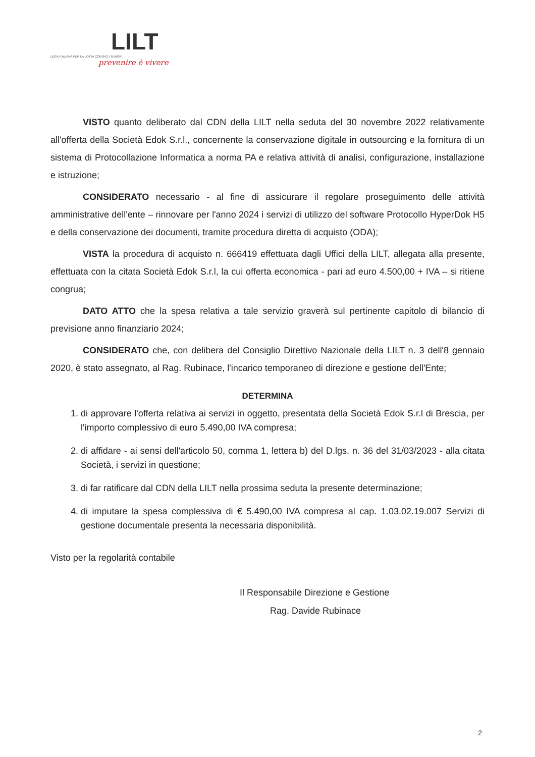LILT
LEGA ITALIANA PER LA LOTTA CONTRO I TUMORI
prevenire è vivere
VISTO quanto deliberato dal CDN della LILT nella seduta del 30 novembre 2022 relativamente all'offerta della Società Edok S.r.l., concernente la conservazione digitale in outsourcing e la fornitura di un sistema di Protocollazione Informatica a norma PA e relativa attività di analisi, configurazione, installazione e istruzione;
CONSIDERATO necessario - al fine di assicurare il regolare proseguimento delle attività amministrative dell'ente – rinnovare per l'anno 2024 i servizi di utilizzo del software Protocollo HyperDok H5 e della conservazione dei documenti, tramite procedura diretta di acquisto (ODA);
VISTA la procedura di acquisto n. 666419 effettuata dagli Uffici della LILT, allegata alla presente, effettuata con la citata Società Edok S.r.l, la cui offerta economica - pari ad euro 4.500,00 + IVA – si ritiene congrua;
DATO ATTO che la spesa relativa a tale servizio graverà sul pertinente capitolo di bilancio di previsione anno finanziario 2024;
CONSIDERATO che, con delibera del Consiglio Direttivo Nazionale della LILT n. 3 dell'8 gennaio 2020, è stato assegnato, al Rag. Rubinace, l'incarico temporaneo di direzione e gestione dell'Ente;
DETERMINA
1. di approvare l'offerta relativa ai servizi in oggetto, presentata della Società Edok S.r.l di Brescia, per l'importo complessivo di euro 5.490,00 IVA compresa;
2. di affidare - ai sensi dell'articolo 50, comma 1, lettera b) del D.lgs. n. 36 del 31/03/2023 - alla citata Società, i servizi in questione;
3. di far ratificare dal CDN della LILT nella prossima seduta la presente determinazione;
4. di imputare la spesa complessiva di € 5.490,00 IVA compresa al cap. 1.03.02.19.007 Servizi di gestione documentale presenta la necessaria disponibilità.
Visto per la regolarità contabile
Il Responsabile Direzione e Gestione
Rag. Davide Rubinace
2